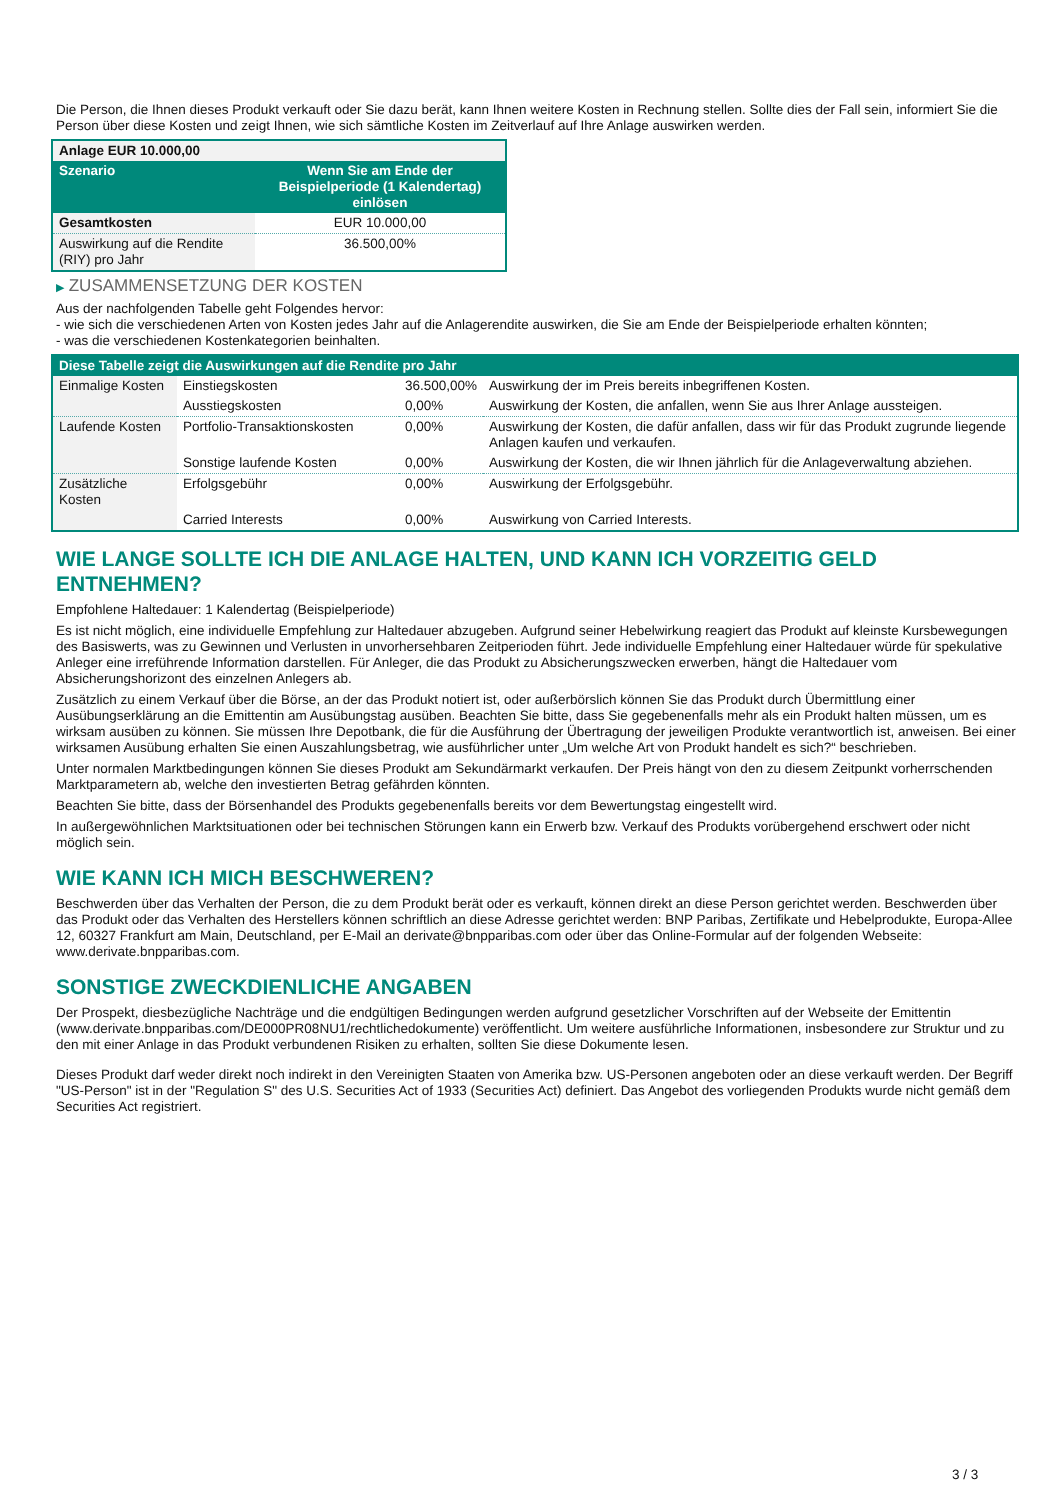Die Person, die Ihnen dieses Produkt verkauft oder Sie dazu berät, kann Ihnen weitere Kosten in Rechnung stellen. Sollte dies der Fall sein, informiert Sie die Person über diese Kosten und zeigt Ihnen, wie sich sämtliche Kosten im Zeitverlauf auf Ihre Anlage auswirken werden.
| Anlage EUR 10.000,00 | |
| Szenario | Wenn Sie am Ende der Beispielperiode (1 Kalendertag) einlösen |
| Gesamtkosten | EUR 10.000,00 |
| Auswirkung auf die Rendite (RIY) pro Jahr | 36.500,00% |
▶ ZUSAMMENSETZUNG DER KOSTEN
Aus der nachfolgenden Tabelle geht Folgendes hervor:
- wie sich die verschiedenen Arten von Kosten jedes Jahr auf die Anlagerendite auswirken, die Sie am Ende der Beispielperiode erhalten könnten;
- was die verschiedenen Kostenkategorien beinhalten.
| Diese Tabelle zeigt die Auswirkungen auf die Rendite pro Jahr | | | |
| Einmalige Kosten | Einstiegskosten | 36.500,00% | Auswirkung der im Preis bereits inbegriffenen Kosten. |
| | Ausstiegskosten | 0,00% | Auswirkung der Kosten, die anfallen, wenn Sie aus Ihrer Anlage aussteigen. |
| Laufende Kosten | Portfolio-Transaktionskosten | 0,00% | Auswirkung der Kosten, die dafür anfallen, dass wir für das Produkt zugrunde liegende Anlagen kaufen und verkaufen. |
| | Sonstige laufende Kosten | 0,00% | Auswirkung der Kosten, die wir Ihnen jährlich für die Anlageverwaltung abziehen. |
| Zusätzliche Kosten | Erfolgsgebühr | 0,00% | Auswirkung der Erfolgsgebühr. |
| | Carried Interests | 0,00% | Auswirkung von Carried Interests. |
WIE LANGE SOLLTE ICH DIE ANLAGE HALTEN, UND KANN ICH VORZEITIG GELD ENTNEHMEN?
Empfohlene Haltedauer: 1 Kalendertag (Beispielperiode)
Es ist nicht möglich, eine individuelle Empfehlung zur Haltedauer abzugeben. Aufgrund seiner Hebelwirkung reagiert das Produkt auf kleinste Kursbewegungen des Basiswerts, was zu Gewinnen und Verlusten in unvorhersehbaren Zeitperioden führt. Jede individuelle Empfehlung einer Haltedauer würde für spekulative Anleger eine irreführende Information darstellen. Für Anleger, die das Produkt zu Absicherungszwecken erwerben, hängt die Haltedauer vom Absicherungshorizont des einzelnen Anlegers ab.
Zusätzlich zu einem Verkauf über die Börse, an der das Produkt notiert ist, oder außerbörslich können Sie das Produkt durch Übermittlung einer Ausübungserklärung an die Emittentin am Ausübungstag ausüben. Beachten Sie bitte, dass Sie gegebenenfalls mehr als ein Produkt halten müssen, um es wirksam ausüben zu können. Sie müssen Ihre Depotbank, die für die Ausführung der Übertragung der jeweiligen Produkte verantwortlich ist, anweisen. Bei einer wirksamen Ausübung erhalten Sie einen Auszahlungsbetrag, wie ausführlicher unter „Um welche Art von Produkt handelt es sich?“ beschrieben.
Unter normalen Marktbedingungen können Sie dieses Produkt am Sekundärmarkt verkaufen. Der Preis hängt von den zu diesem Zeitpunkt vorherrschenden Marktparametern ab, welche den investierten Betrag gefährden könnten.
Beachten Sie bitte, dass der Börsenhandel des Produkts gegebenenfalls bereits vor dem Bewertungstag eingestellt wird.
In außergewöhnlichen Marktsituationen oder bei technischen Störungen kann ein Erwerb bzw. Verkauf des Produkts vorübergehend erschwert oder nicht möglich sein.
WIE KANN ICH MICH BESCHWEREN?
Beschwerden über das Verhalten der Person, die zu dem Produkt berät oder es verkauft, können direkt an diese Person gerichtet werden. Beschwerden über das Produkt oder das Verhalten des Herstellers können schriftlich an diese Adresse gerichtet werden: BNP Paribas, Zertifikate und Hebelprodukte, Europa-Allee 12, 60327 Frankfurt am Main, Deutschland, per E-Mail an derivate@bnpparibas.com oder über das Online-Formular auf der folgenden Webseite: www.derivate.bnpparibas.com.
SONSTIGE ZWECKDIENLICHE ANGABEN
Der Prospekt, diesbezügliche Nachträge und die endgültigen Bedingungen werden aufgrund gesetzlicher Vorschriften auf der Webseite der Emittentin (www.derivate.bnpparibas.com/DE000PR08NU1/rechtlichedokumente) veröffentlicht. Um weitere ausführliche Informationen, insbesondere zur Struktur und zu den mit einer Anlage in das Produkt verbundenen Risiken zu erhalten, sollten Sie diese Dokumente lesen.
Dieses Produkt darf weder direkt noch indirekt in den Vereinigten Staaten von Amerika bzw. US-Personen angeboten oder an diese verkauft werden. Der Begriff "US-Person" ist in der "Regulation S" des U.S. Securities Act of 1933 (Securities Act) definiert. Das Angebot des vorliegenden Produkts wurde nicht gemäß dem Securities Act registriert.
3 / 3